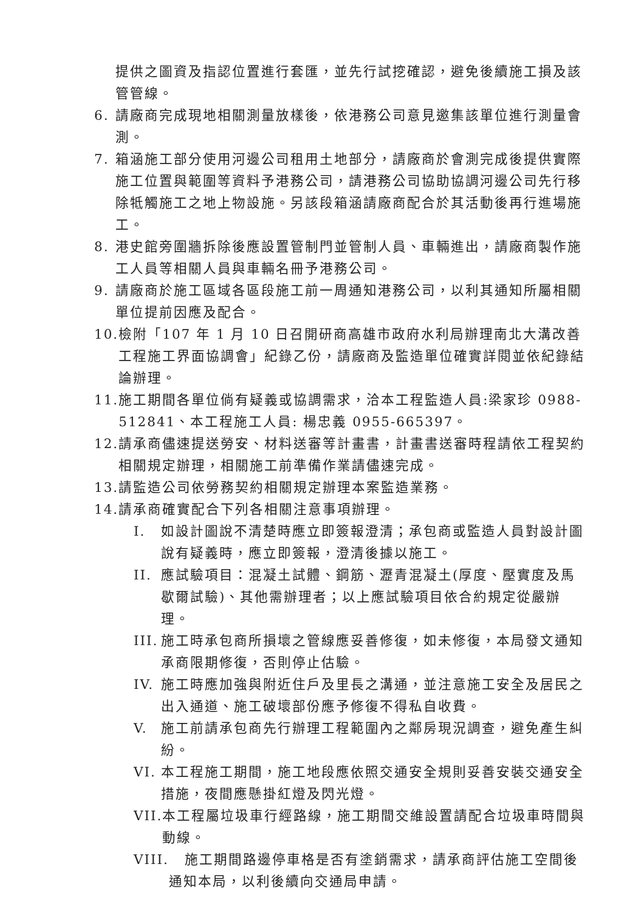提供之圖資及指認位置進行套匯，並先行試挖確認，避免後續施工損及該管管線。
6. 請廠商完成現地相關測量放樣後，依港務公司意見邀集該單位進行測量會測。
7. 箱涵施工部分使用河邊公司租用土地部分，請廠商於會測完成後提供實際施工位置與範圍等資料予港務公司，請港務公司協助協調河邊公司先行移除牴觸施工之地上物設施。另該段箱涵請廠商配合於其活動後再行進場施工。
8. 港史館旁圍牆拆除後應設置管制門並管制人員、車輛進出，請廠商製作施工人員等相關人員與車輛名冊予港務公司。
9. 請廠商於施工區域各區段施工前一周通知港務公司，以利其通知所屬相關單位提前因應及配合。
10. 檢附「107 年 1 月 10 日召開研商高雄市政府水利局辦理南北大溝改善工程施工界面協調會」紀錄乙份，請廠商及監造單位確實詳閱並依紀錄結論辦理。
11. 施工期間各單位倘有疑義或協調需求，洽本工程監造人員:梁家珍 0988-512841、本工程施工人員: 楊忠義 0955-665397。
12. 請承商儘速提送勞安、材料送審等計畫書，計畫書送審時程請依工程契約相關規定辦理，相關施工前準備作業請儘速完成。
13. 請監造公司依勞務契約相關規定辦理本案監造業務。
14. 請承商確實配合下列各相關注意事項辦理。
I. 如設計圖說不清楚時應立即簽報澄清；承包商或監造人員對設計圖說有疑義時，應立即簽報，澄清後據以施工。
II. 應試驗項目：混凝土試體、鋼筋、瀝青混凝土(厚度、壓實度及馬歇爾試驗)、其他需辦理者；以上應試驗項目依合約規定從嚴辦理。
III. 施工時承包商所損壞之管線應妥善修復，如未修復，本局發文通知承商限期修復，否則停止估驗。
IV. 施工時應加強與附近住戶及里長之溝通，並注意施工安全及居民之出入通道、施工破壞部份應予修復不得私自收費。
V. 施工前請承包商先行辦理工程範圍內之鄰房現況調查，避免產生糾紛。
VI. 本工程施工期間，施工地段應依照交通安全規則妥善安裝交通安全措施，夜間應懸掛紅燈及閃光燈。
VII. 本工程屬垃圾車行經路線，施工期間交維設置請配合垃圾車時間與動線。
VIII. 施工期間路邊停車格是否有塗銷需求，請承商評估施工空間後通知本局，以利後續向交通局申請。